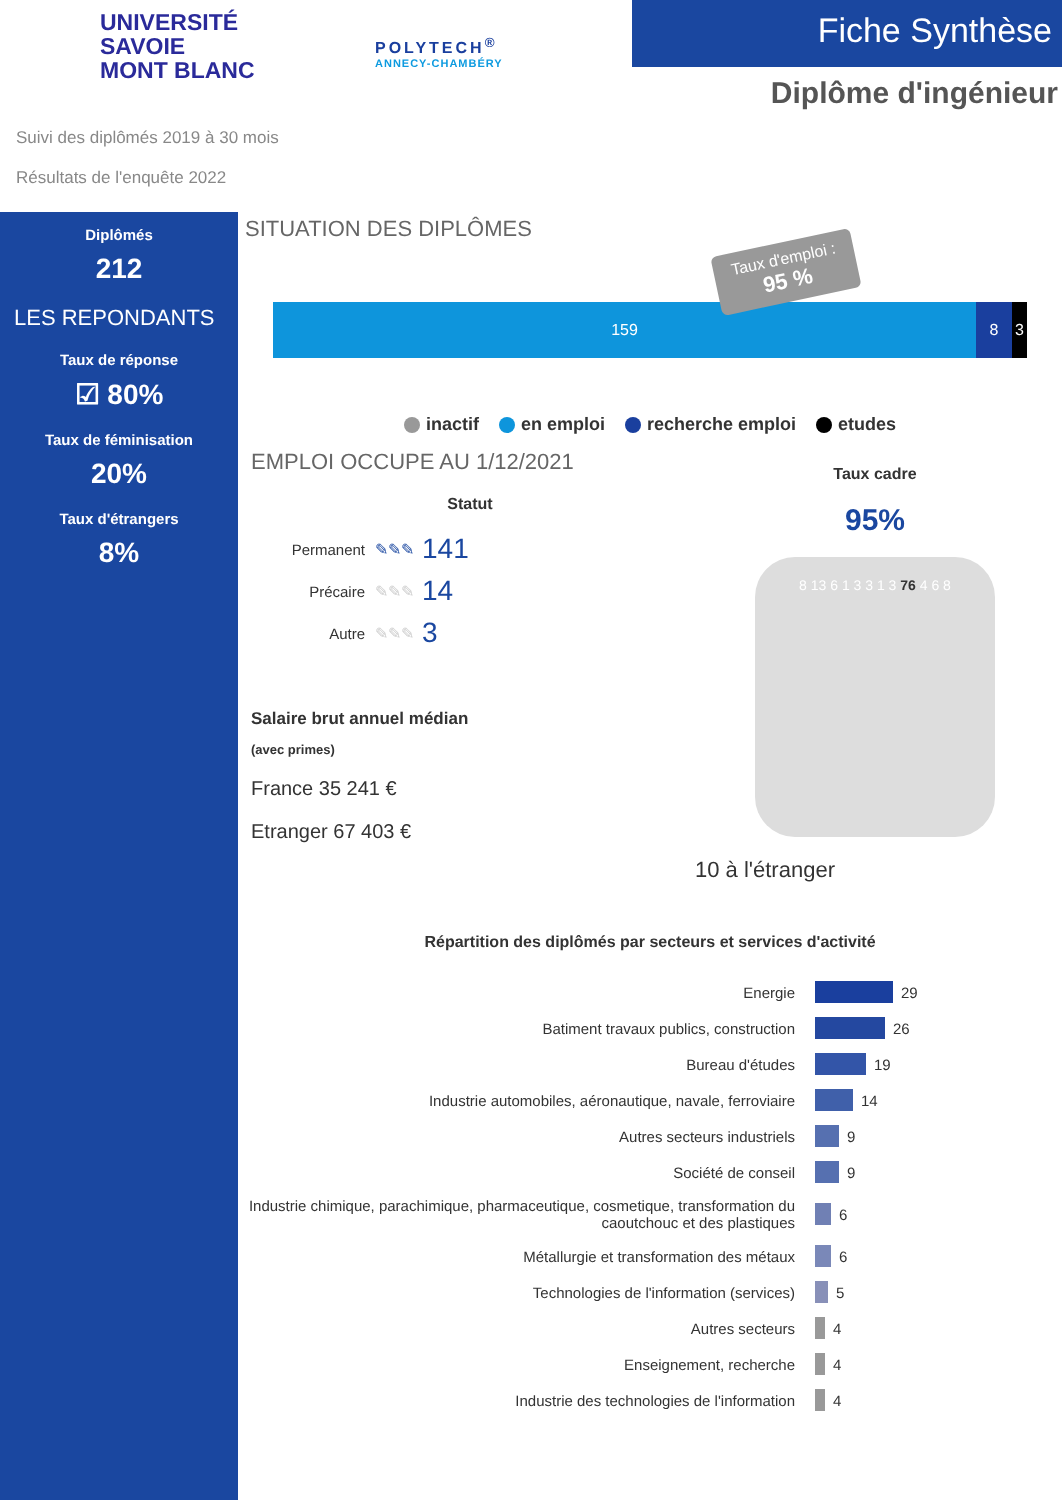UNIVERSITÉ
SAVOIE
MONT BLANC
POLYTECH<sup>®</sup>
ANNECY-CHAMBÉRY
Fiche Synthèse
Diplôme d'ingénieur
Suivi des diplômés 2019 à 30 mois
Résultats de l'enquête 2022
Diplômés
212
LES REPONDANTS
Taux de réponse
☑ 80%
Taux de féminisation
20%
Taux d'étrangers
8%
SITUATION DES DIPLÔMES
Taux d'emploi :
95 %
159 8 3
inactif en emploi recherche emploi etudes
EMPLOI OCCUPE AU 1/12/2021
Statut
Permanent ✎✎✎ 141
Précaire ✎✎✎ 14
Autre ✎✎✎ 3
Salaire brut annuel médian
(avec primes)
France 35 241 €
Etranger 67 403 €
Taux cadre
95%
8 13 6 1 3 3 1 3 76 4 6 8
10 à l'étranger
Répartition des diplômés par secteurs et services d'activité
Energie 29
Batiment travaux publics, construction 26
Bureau d'études 19
Industrie automobiles, aéronautique, navale, ferroviaire 14
Autres secteurs industriels 9
Société de conseil 9
Industrie chimique, parachimique, pharmaceutique, cosmetique, transformation du caoutchouc et des plastiques 6
Métallurgie et transformation des métaux 6
Technologies de l'information (services) 5
Autres secteurs 4
Enseignement, recherche 4
Industrie des technologies de l'information 4